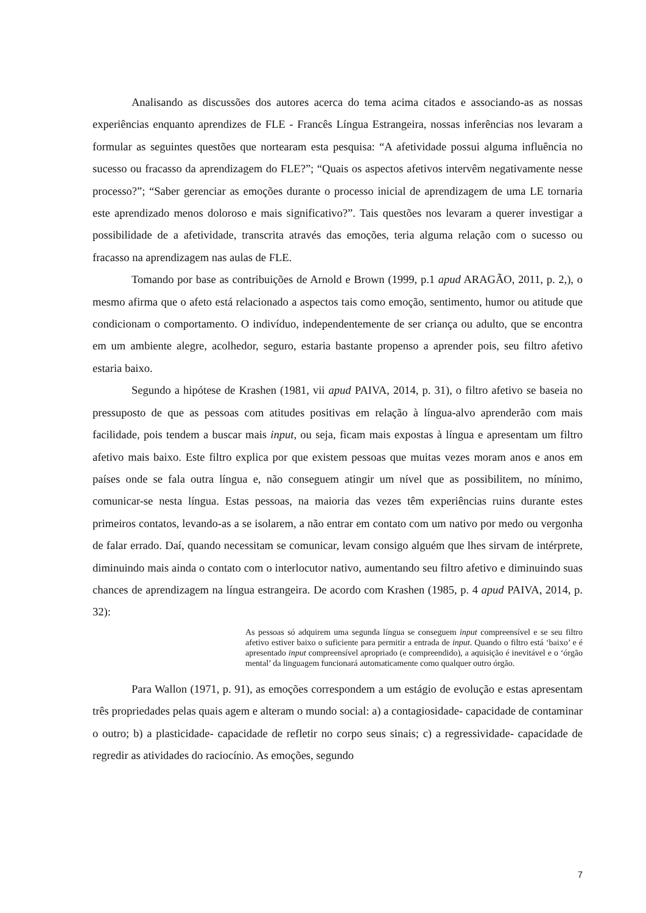Analisando as discussões dos autores acerca do tema acima citados e associando-as as nossas experiências enquanto aprendizes de FLE - Francês Língua Estrangeira, nossas inferências nos levaram a formular as seguintes questões que nortearam esta pesquisa: “A afetividade possui alguma influência no sucesso ou fracasso da aprendizagem do FLE?”; “Quais os aspectos afetivos intervêm negativamente nesse processo?”; “Saber gerenciar as emoções durante o processo inicial de aprendizagem de uma LE tornaria este aprendizado menos doloroso e mais significativo?”. Tais questões nos levaram a querer investigar a possibilidade de a afetividade, transcrita através das emoções, teria alguma relação com o sucesso ou fracasso na aprendizagem nas aulas de FLE.
Tomando por base as contribuições de Arnold e Brown (1999, p.1 apud ARAGÃO, 2011, p. 2,), o mesmo afirma que o afeto está relacionado a aspectos tais como emoção, sentimento, humor ou atitude que condicionam o comportamento. O indivíduo, independentemente de ser criança ou adulto, que se encontra em um ambiente alegre, acolhedor, seguro, estaria bastante propenso a aprender pois, seu filtro afetivo estaria baixo.
Segundo a hipótese de Krashen (1981, vii apud PAIVA, 2014, p. 31), o filtro afetivo se baseia no pressuposto de que as pessoas com atitudes positivas em relação à língua-alvo aprenderão com mais facilidade, pois tendem a buscar mais input, ou seja, ficam mais expostas à língua e apresentam um filtro afetivo mais baixo. Este filtro explica por que existem pessoas que muitas vezes moram anos e anos em países onde se fala outra língua e, não conseguem atingir um nível que as possibilitem, no mínimo, comunicar-se nesta língua. Estas pessoas, na maioria das vezes têm experiências ruins durante estes primeiros contatos, levando-as a se isolarem, a não entrar em contato com um nativo por medo ou vergonha de falar errado. Daí, quando necessitam se comunicar, levam consigo alguém que lhes sirvam de intérprete, diminuindo mais ainda o contato com o interlocutor nativo, aumentando seu filtro afetivo e diminuindo suas chances de aprendizagem na língua estrangeira. De acordo com Krashen (1985, p. 4 apud PAIVA, 2014, p. 32):
As pessoas só adquirem uma segunda língua se conseguem input compreensível e se seu filtro afetivo estiver baixo o suficiente para permitir a entrada de input. Quando o filtro está ‘baixo’ e é apresentado input compreensível apropriado (e compreendido), a aquisição é inevitável e o ‘órgão mental’ da linguagem funcionará automaticamente como qualquer outro órgão.
Para Wallon (1971, p. 91), as emoções correspondem a um estágio de evolução e estas apresentam três propriedades pelas quais agem e alteram o mundo social: a) a contagiosidade- capacidade de contaminar o outro; b) a plasticidade- capacidade de refletir no corpo seus sinais; c) a regressividade- capacidade de regredir as atividades do raciocínio. As emoções, segundo
7